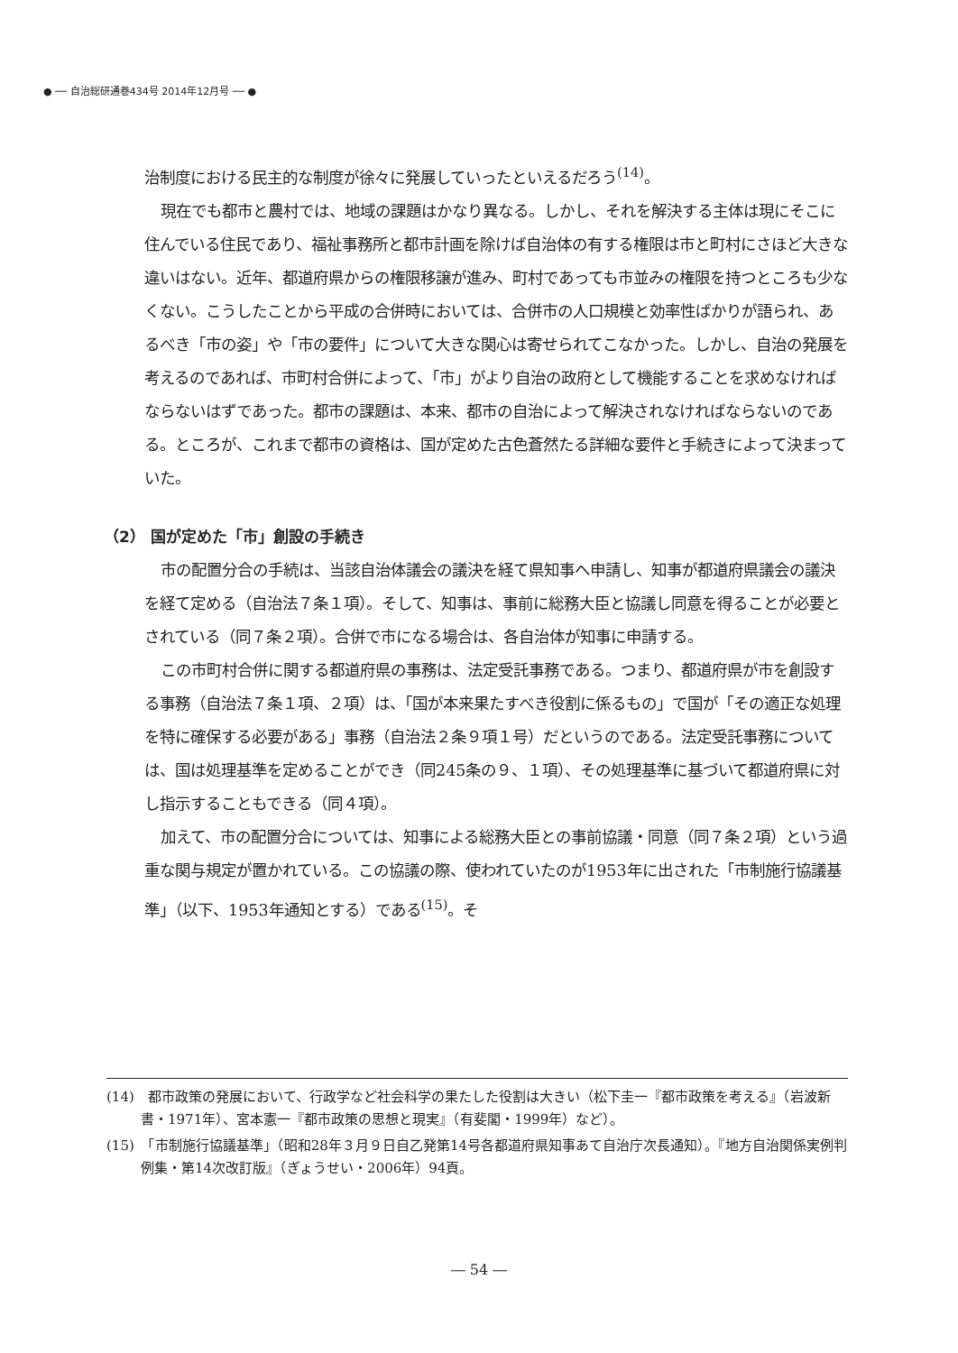● ── 自治総研通巻434号 2014年12月号 ── ●
治制度における民主的な制度が徐々に発展していったといえるだろう<sup>(14)</sup>。
現在でも都市と農村では、地域の課題はかなり異なる。しかし、それを解決する主体は現にそこに住んでいる住民であり、福祉事務所と都市計画を除けば自治体の有する権限は市と町村にさほど大きな違いはない。近年、都道府県からの権限移譲が進み、町村であっても市並みの権限を持つところも少なくない。こうしたことから平成の合併時においては、合併市の人口規模と効率性ばかりが語られ、あるべき「市の姿」や「市の要件」について大きな関心は寄せられてこなかった。しかし、自治の発展を考えるのであれば、市町村合併によって、「市」がより自治の政府として機能することを求めなければならないはずであった。都市の課題は、本来、都市の自治によって解決されなければならないのである。ところが、これまで都市の資格は、国が定めた古色蒼然たる詳細な要件と手続きによって決まっていた。
（2） 国が定めた「市」創設の手続き
市の配置分合の手続は、当該自治体議会の議決を経て県知事へ申請し、知事が都道府県議会の議決を経て定める（自治法７条１項）。そして、知事は、事前に総務大臣と協議し同意を得ることが必要とされている（同７条２項）。合併で市になる場合は、各自治体が知事に申請する。
この市町村合併に関する都道府県の事務は、法定受託事務である。つまり、都道府県が市を創設する事務（自治法７条１項、２項）は、「国が本来果たすべき役割に係るもの」で国が「その適正な処理を特に確保する必要がある」事務（自治法２条９項１号）だというのである。法定受託事務については、国は処理基準を定めることができ（同245条の９、１項）、その処理基準に基づいて都道府県に対し指示することもできる（同４項）。
加えて、市の配置分合については、知事による総務大臣との事前協議・同意（同７条２項）という過重な関与規定が置かれている。この協議の際、使われていたのが1953年に出された「市制施行協議基準」（以下、1953年通知とする）である<sup>(15)</sup>。そ
(14)　都市政策の発展において、行政学など社会科学の果たした役割は大きい（松下圭一『都市政策を考える』（岩波新書・1971年）、宮本憲一『都市政策の思想と現実』（有斐閣・1999年）など）。
(15)　「市制施行協議基準」（昭和28年３月９日自乙発第14号各都道府県知事あて自治庁次長通知）。『地方自治関係実例判例集・第14次改訂版』（ぎょうせい・2006年）94頁。
― 54 ―